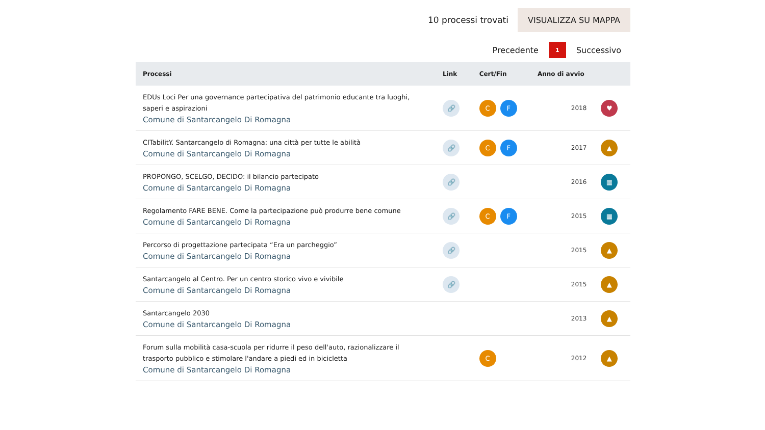10 processi trovati
VISUALIZZA SU MAPPA
Precedente 1 Successivo
| Processi | Link | Cert/Fin | Anno di avvio | |
| --- | --- | --- | --- | --- |
| EDUs Loci Per una governance partecipativa del patrimonio educante tra luoghi, saperi e aspirazioni Comune di Santarcangelo Di Romagna | 🔗 | C F | 2018 | ♥ |
| CITabilitY. Santarcangelo di Romagna: una città per tutte le abilità Comune di Santarcangelo Di Romagna | 🔗 | C F | 2017 | ▲ |
| PROPONGO, SCELGO, DECIDO: il bilancio partecipato Comune di Santarcangelo Di Romagna | 🔗 | | 2016 | ▦ |
| Regolamento FARE BENE. Come la partecipazione può produrre bene comune Comune di Santarcangelo Di Romagna | 🔗 | C F | 2015 | ▦ |
| Percorso di progettazione partecipata “Era un parcheggio” Comune di Santarcangelo Di Romagna | 🔗 | | 2015 | ▲ |
| Santarcangelo al Centro. Per un centro storico vivo e vivibile Comune di Santarcangelo Di Romagna | 🔗 | | 2015 | ▲ |
| Santarcangelo 2030 Comune di Santarcangelo Di Romagna | | | 2013 | ▲ |
| Forum sulla mobilità casa-scuola per ridurre il peso dell'auto, razionalizzare il trasporto pubblico e stimolare l'andare a piedi ed in bicicletta Comune di Santarcangelo Di Romagna | | C | 2012 | ▲ |